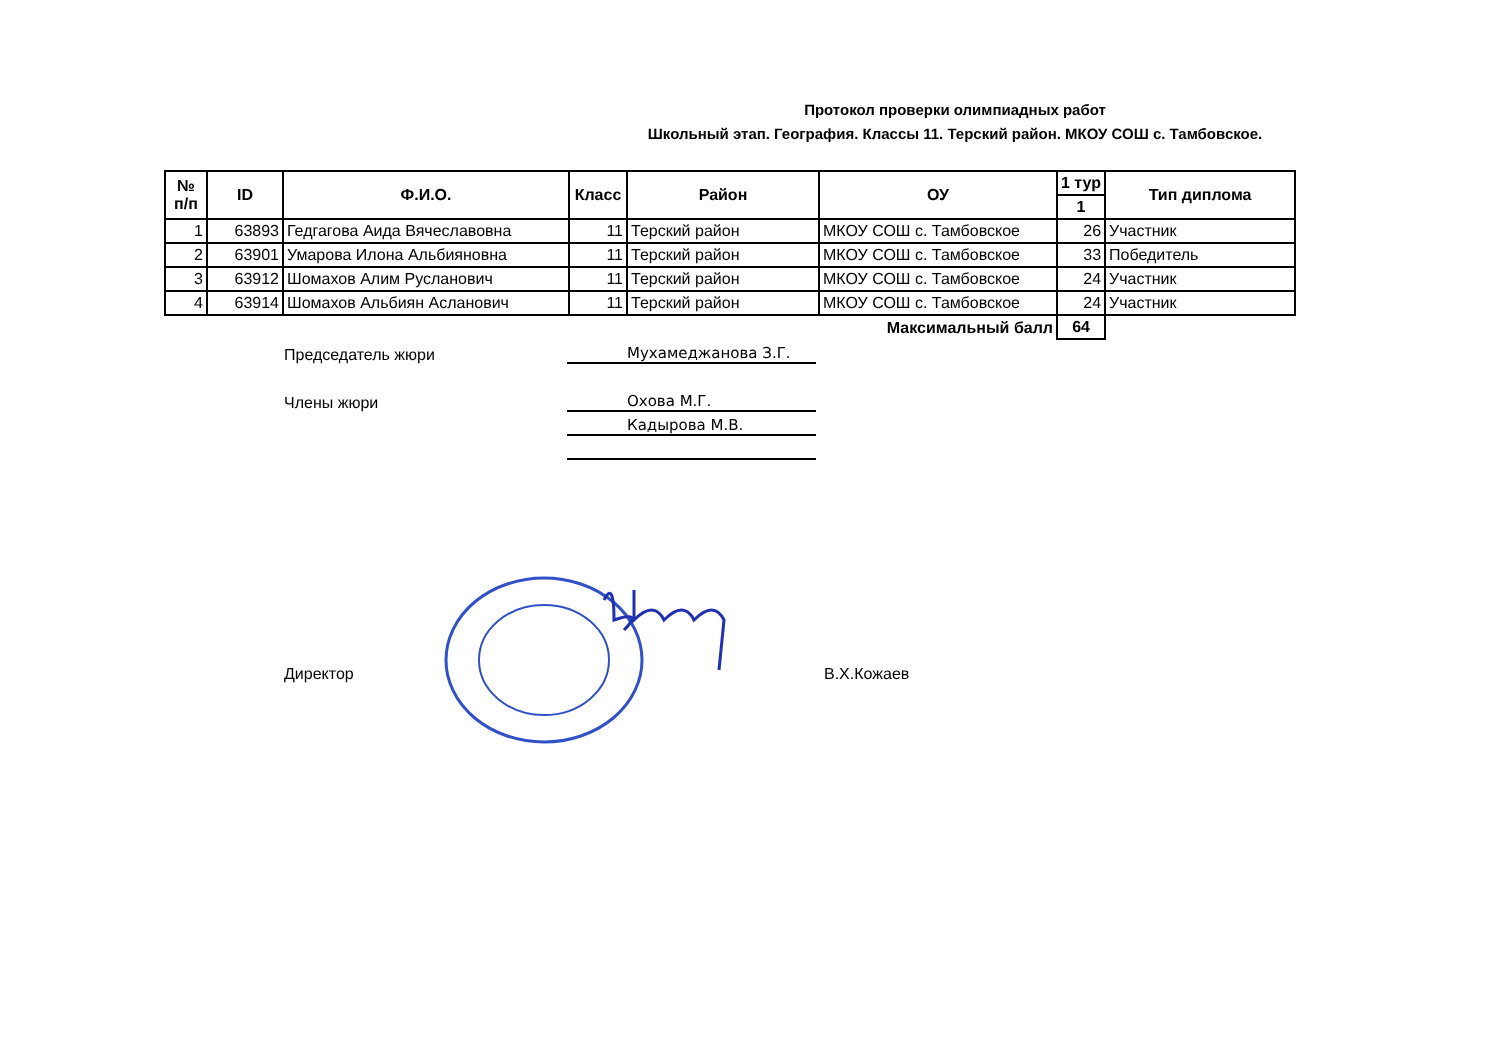Протокол проверки олимпиадных работ
Школьный этап. География. Классы 11. Терский район. МКОУ СОШ с. Тамбовское.
| № п/п | ID | Ф.И.О. | Класс | Район | ОУ | 1 тур | Тип диплома |
| --- | --- | --- | --- | --- | --- | --- | --- |
| | | | | | | 1 | |
| 1 | 63893 | Гедгагова Аида Вячеславовна | 11 | Терский район | МКОУ СОШ с. Тамбовское | 26 | Участник |
| 2 | 63901 | Умарова Илона Альбияновна | 11 | Терский район | МКОУ СОШ с. Тамбовское | 33 | Победитель |
| 3 | 63912 | Шомахов Алим Русланович | 11 | Терский район | МКОУ СОШ с. Тамбовское | 24 | Участник |
| 4 | 63914 | Шомахов Альбиян Асланович | 11 | Терский район | МКОУ СОШ с. Тамбовское | 24 | Участник |
| Максимальный балл | | | | | | 64 | |
Председатель жюри
Мухамеджанова З.Г.
Члены жюри
Охова М.Г.
Кадырова М.В.
Директор В.Х.Кожаев